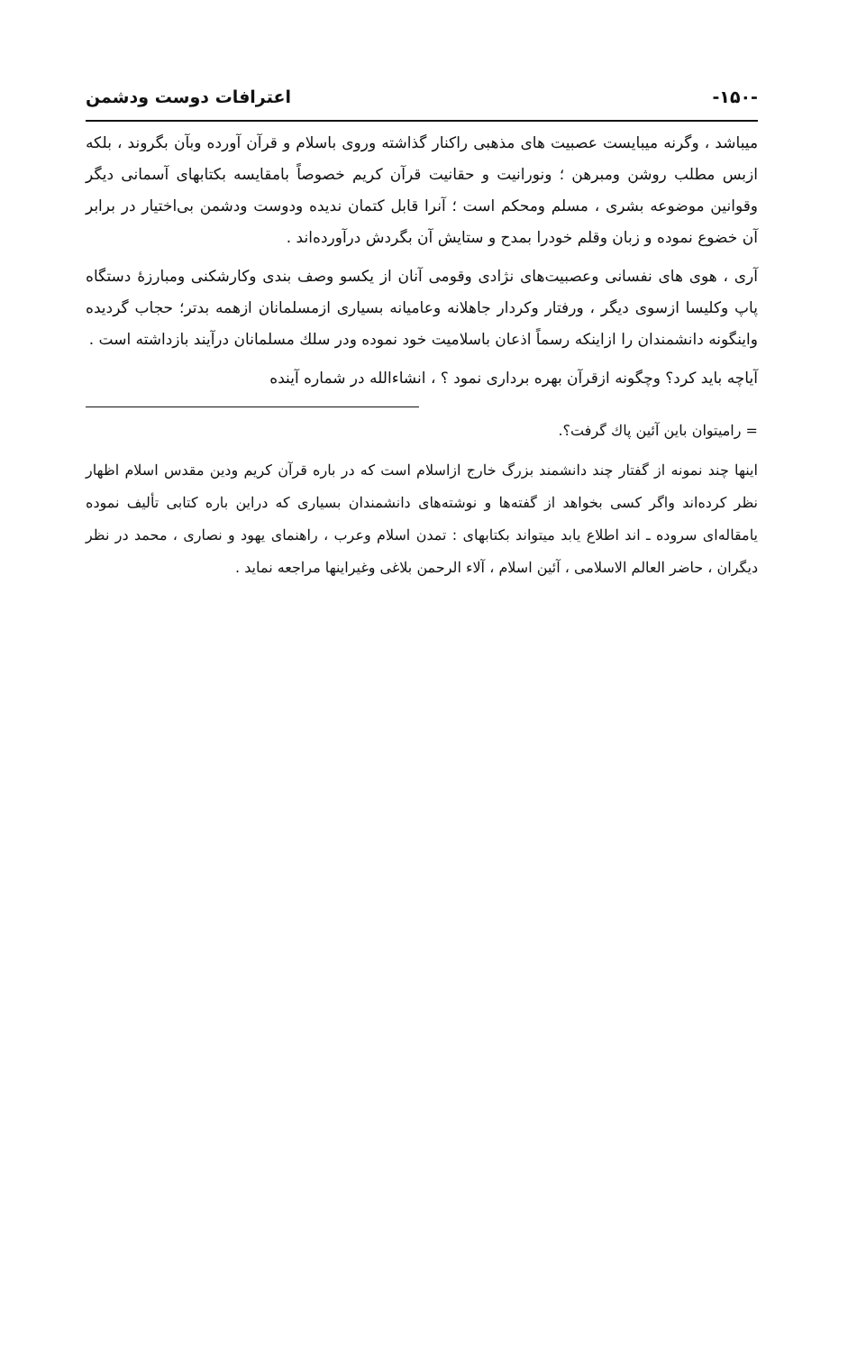-۱۵۰- اعترافات دوست ودشمن
میباشد ، وگرنه میبایست عصبیت های مذهبی راکنار گذاشته وروی باسلام و قرآن آورده وبآن بگروند ، بلکه ازبس مطلب روشن ومبرهن ؛ ونورانیت و حقانیت قرآن کریم خصوصاً بامقایسه بکتابهای آسمانی دیگر وقوانین موضوعه بشری ، مسلم ومحکم است ؛ آنرا قابل کتمان ندیده ودوست ودشمن بی‌اختیار در برابر آن خضوع نموده و زبان وقلم خودرا بمدح و ستایش آن بگردش درآورده‌اند .
آری ، هوی های نفسانی وعصبیت‌های نژادی وقومی آنان از یکسو وصف بندی وکارشکنی ومبارزهٔ دستگاه پاپ وکلیسا ازسوی دیگر ، ورفتار وکردار جاهلانه وعامیانه بسیاری ازمسلمانان ازهمه بدتر؛ حجاب گردیده واینگونه دانشمندان را ازاینکه رسماً اذعان باسلامیت خود نموده ودر سلك مسلمانان درآیند بازداشته است .
آیاچه باید کرد؟ وچگونه ازقرآن بهره برداری نمود ؟ ، انشاءالله در شماره آینده
= رامیتوان باین آئین پاك گرفت؟.
اینها چند نمونه از گفتار چند دانشمند بزرگ خارج ازاسلام است که در باره قرآن کریم ودین مقدس اسلام اظهار نظر کرده‌اند واگر کسی بخواهد از گفته‌ها و نوشته‌های دانشمندان بسیاری که دراین باره کتابی تألیف نموده یامقاله‌ای سروده ـ اند اطلاع یابد میتواند بکتابهای : تمدن اسلام وعرب ، راهنمای یهود و نصاری ، محمد در نظر دیگران ، حاضر العالم الاسلامی ، آئین اسلام ، آلاء الرحمن بلاغی وغیراینها مراجعه نماید .